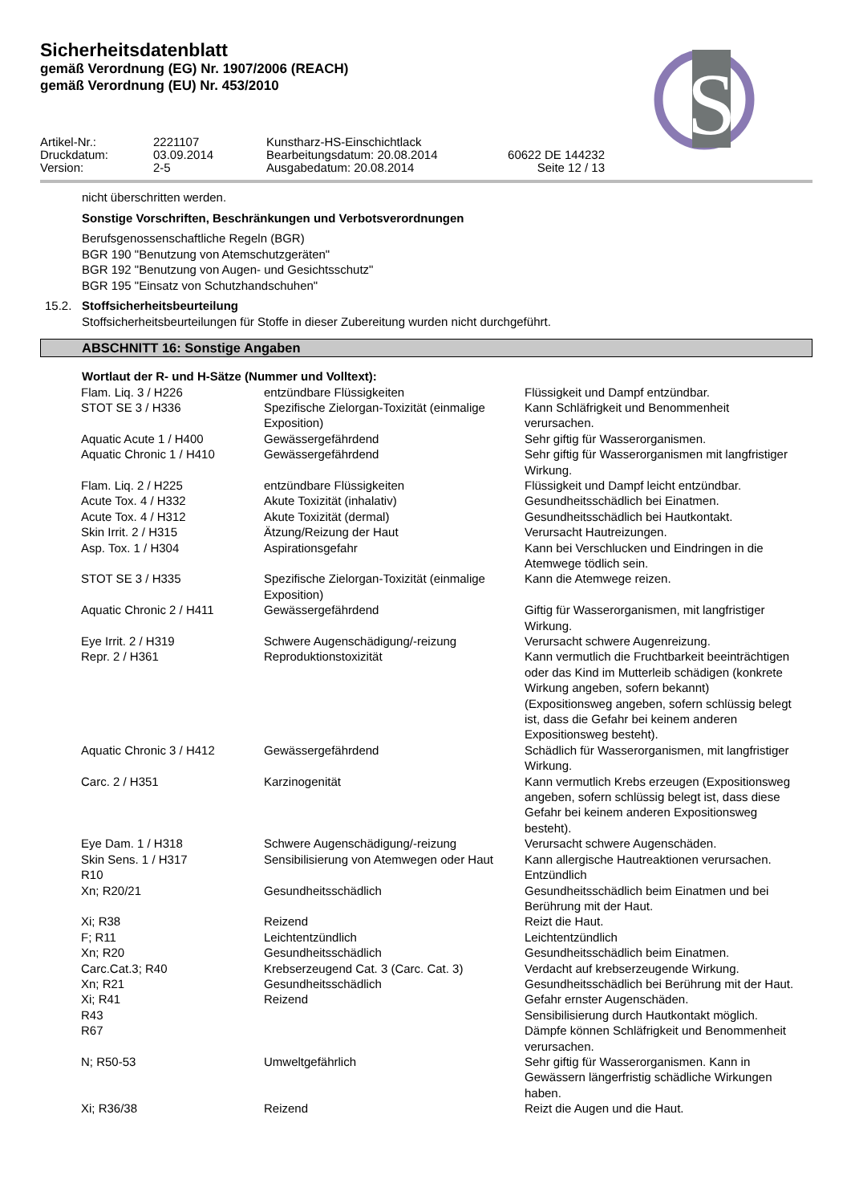S
Sicherheitsdatenblatt
gemäß Verordnung (EG) Nr. 1907/2006 (REACH)
gemäß Verordnung (EU) Nr. 453/2010
Artikel-Nr.:
2221107
Kunstharz-HS-Einschichtlack
Druckdatum:
03.09.2014
Bearbeitungsdatum: 20.08.2014
60622 DE 144232
Version:
2-5
Ausgabedatum: 20.08.2014
Seite 12 / 13
nicht überschritten werden.
Sonstige Vorschriften, Beschränkungen und Verbotsverordnungen
Berufsgenossenschaftliche Regeln (BGR)
BGR 190 "Benutzung von Atemschutzgeräten"
BGR 192 "Benutzung von Augen- und Gesichtsschutz"
BGR 195 "Einsatz von Schutzhandschuhen"
15.2. Stoffsicherheitsbeurteilung
Stoffsicherheitsbeurteilungen für Stoffe in dieser Zubereitung wurden nicht durchgeführt.
ABSCHNITT 16: Sonstige Angaben
Wortlaut der R- und H-Sätze (Nummer und Volltext):
| Flam. Liq. 3 / H226 | entzündbare Flüssigkeiten | Flüssigkeit und Dampf entzündbar. |
| STOT SE 3 / H336 | Spezifische Zielorgan-Toxizität (einmalige Exposition) | Kann Schläfrigkeit und Benommenheit verursachen. |
| Aquatic Acute 1 / H400 | Gewässergefährdend | Sehr giftig für Wasserorganismen. |
| Aquatic Chronic 1 / H410 | Gewässergefährdend | Sehr giftig für Wasserorganismen mit langfristiger Wirkung. |
| Flam. Liq. 2 / H225 | entzündbare Flüssigkeiten | Flüssigkeit und Dampf leicht entzündbar. |
| Acute Tox. 4 / H332 | Akute Toxizität (inhalativ) | Gesundheitsschädlich bei Einatmen. |
| Acute Tox. 4 / H312 | Akute Toxizität (dermal) | Gesundheitsschädlich bei Hautkontakt. |
| Skin Irrit. 2 / H315 | Ätzung/Reizung der Haut | Verursacht Hautreizungen. |
| Asp. Tox. 1 / H304 | Aspirationsgefahr | Kann bei Verschlucken und Eindringen in die Atemwege tödlich sein. |
| STOT SE 3 / H335 | Spezifische Zielorgan-Toxizität (einmalige Exposition) | Kann die Atemwege reizen. |
| Aquatic Chronic 2 / H411 | Gewässergefährdend | Giftig für Wasserorganismen, mit langfristiger Wirkung. |
| Eye Irrit. 2 / H319 | Schwere Augenschädigung/-reizung | Verursacht schwere Augenreizung. |
| Repr. 2 / H361 | Reproduktionstoxizität | Kann vermutlich die Fruchtbarkeit beeinträchtigen oder das Kind im Mutterleib schädigen (konkrete Wirkung angeben, sofern bekannt) (Expositionsweg angeben, sofern schlüssig belegt ist, dass die Gefahr bei keinem anderen Expositionsweg besteht). |
| Aquatic Chronic 3 / H412 | Gewässergefährdend | Schädlich für Wasserorganismen, mit langfristiger Wirkung. |
| Carc. 2 / H351 | Karzinogenität | Kann vermutlich Krebs erzeugen (Expositionsweg angeben, sofern schlüssig belegt ist, dass diese Gefahr bei keinem anderen Expositionsweg besteht). |
| Eye Dam. 1 / H318 | Schwere Augenschädigung/-reizung | Verursacht schwere Augenschäden. |
| Skin Sens. 1 / H317 | Sensibilisierung von Atemwegen oder Haut | Kann allergische Hautreaktionen verursachen. |
| R10 | | Entzündlich |
| Xn; R20/21 | Gesundheitsschädlich | Gesundheitsschädlich beim Einatmen und bei Berührung mit der Haut. |
| Xi; R38 | Reizend | Reizt die Haut. |
| F; R11 | Leichtentzündlich | Leichtentzündlich |
| Xn; R20 | Gesundheitsschädlich | Gesundheitsschädlich beim Einatmen. |
| Carc.Cat.3; R40 | Krebserzeugend Cat. 3 (Carc. Cat. 3) | Verdacht auf krebserzeugende Wirkung. |
| Xn; R21 | Gesundheitsschädlich | Gesundheitsschädlich bei Berührung mit der Haut. |
| Xi; R41 | Reizend | Gefahr ernster Augenschäden. |
| R43 | | Sensibilisierung durch Hautkontakt möglich. |
| R67 | | Dämpfe können Schläfrigkeit und Benommenheit verursachen. |
| N; R50-53 | Umweltgefährlich | Sehr giftig für Wasserorganismen. Kann in Gewässern längerfristig schädliche Wirkungen haben. |
| Xi; R36/38 | Reizend | Reizt die Augen und die Haut. |